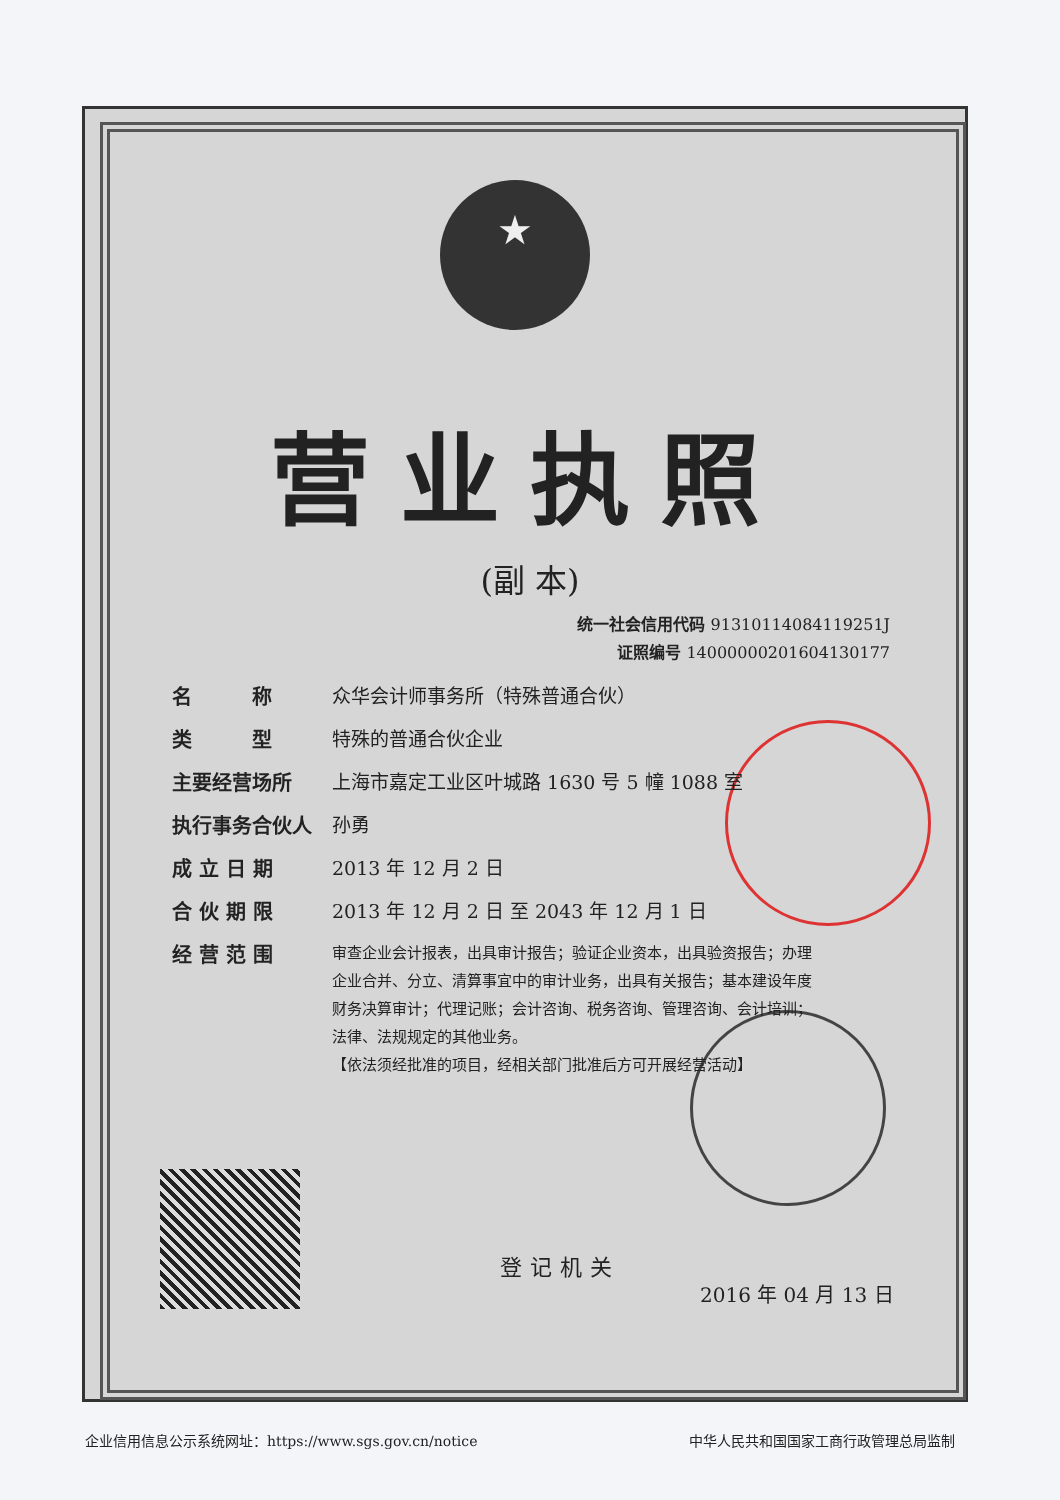★
营业执照
(副 本)
统一社会信用代码 91310114084119251J
证照编号 14000000201604130177
名　　　称 众华会计师事务所（特殊普通合伙）
类　　　型 特殊的普通合伙企业
主要经营场所 上海市嘉定工业区叶城路 1630 号 5 幢 1088 室
执行事务合伙人 孙勇
成 立 日 期 2013 年 12 月 2 日
合 伙 期 限 2013 年 12 月 2 日 至 2043 年 12 月 1 日
经 营 范 围
审查企业会计报表，出具审计报告；验证企业资本，出具验资报告；办理企业合并、分立、清算事宜中的审计业务，出具有关报告；基本建设年度财务决算审计；代理记账；会计咨询、税务咨询、管理咨询、会计培训；法律、法规规定的其他业务。
【依法须经批准的项目，经相关部门批准后方可开展经营活动】
登记机关
2016 年 04 月 13 日
企业信用信息公示系统网址：https://www.sgs.gov.cn/notice 中华人民共和国国家工商行政管理总局监制